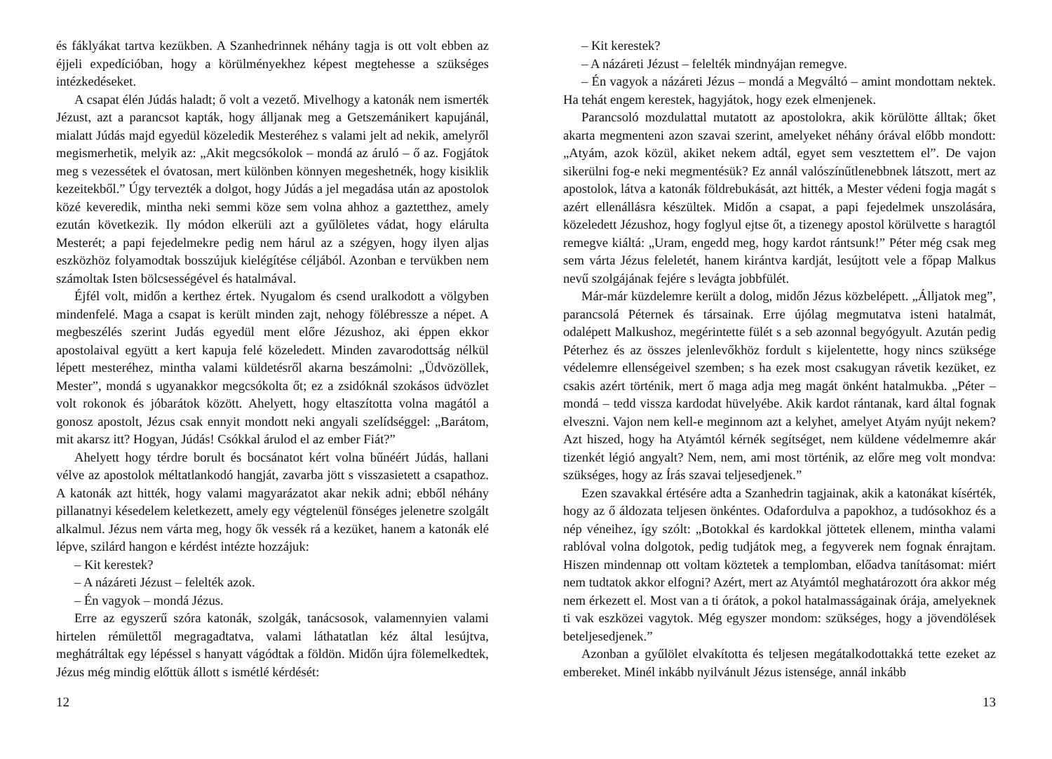és fáklyákat tartva kezükben. A Szanhedrinnek néhány tagja is ott volt ebben az éjjeli expedícióban, hogy a körülményekhez képest megtehesse a szükséges intézkedéseket.
A csapat élén Júdás haladt; ő volt a vezető. Mivelhogy a katonák nem ismerték Jézust, azt a parancsot kapták, hogy álljanak meg a Getszemánikert kapujánál, mialatt Júdás majd egyedül közeledik Mesteréhez s valami jelt ad nekik, amelyről megismerhetik, melyik az: „Akit megcsókolok – mondá az áruló – ő az. Fogjátok meg s vezessétek el óvatosan, mert különben könnyen megeshetnék, hogy kisiklik kezeitekből.” Úgy tervezték a dolgot, hogy Júdás a jel megadása után az apostolok közé keveredik, mintha neki semmi köze sem volna ahhoz a gaztetthez, amely ezután következik. Ily módon elkerüli azt a gyűlöletes vádat, hogy elárulta Mesterét; a papi fejedelmekre pedig nem hárul az a szégyen, hogy ilyen aljas eszközhöz folyamodtak bosszújuk kielégítése céljából. Azonban e tervükben nem számoltak Isten bölcsességével és hatalmával.
Éjfél volt, midőn a kerthez értek. Nyugalom és csend uralkodott a völgyben mindenfelé. Maga a csapat is került minden zajt, nehogy fölébressze a népet. A megbeszélés szerint Judás egyedül ment előre Jézushoz, aki éppen ekkor apostolaival együtt a kert kapuja felé közeledett. Minden zavarodottság nélkül lépett mesteréhez, mintha valami küldetésről akarna beszámolni: „Üdvözöllek, Mester”, mondá s ugyanakkor megcsókolta őt; ez a zsidóknál szokásos üdvözlet volt rokonok és jóbarátok között. Ahelyett, hogy eltaszította volna magától a gonosz apostolt, Jézus csak ennyit mondott neki angyali szelídséggel: „Barátom, mit akarsz itt? Hogyan, Júdás! Csókkal árulod el az ember Fiát?”
Ahelyett hogy térdre borult és bocsánatot kért volna bűnéért Júdás, hallani vélve az apostolok méltatlankodó hangját, zavarba jött s visszasietett a csapathoz. A katonák azt hitték, hogy valami magyarázatot akar nekik adni; ebből néhány pillanatnyi késedelem keletkezett, amely egy végtelenül fönséges jelenetre szolgált alkalmul. Jézus nem várta meg, hogy ők vessék rá a kezüket, hanem a katonák elé lépve, szilárd hangon e kérdést intézte hozzájuk:
– Kit kerestek?
– A názáreti Jézust – felelték azok.
– Én vagyok – mondá Jézus.
Erre az egyszerű szóra katonák, szolgák, tanácsosok, valamennyien valami hirtelen rémülettől megragadtatva, valami láthatatlan kéz által lesújtva, meghátráltak egy lépéssel s hanyatt vágódtak a földön. Midőn újra fölemelkedtek, Jézus még mindig előttük állott s ismétlé kérdését:
12
– Kit kerestek?
– A názáreti Jézust – felelték mindnyájan remegve.
– Én vagyok a názáreti Jézus – mondá a Megváltó – amint mondottam nektek. Ha tehát engem kerestek, hagyjátok, hogy ezek elmenjenek.
Parancsoló mozdulattal mutatott az apostolokra, akik körülötte álltak; őket akarta megmenteni azon szavai szerint, amelyeket néhány órával előbb mondott: „Atyám, azok közül, akiket nekem adtál, egyet sem vesztettem el”. De vajon sikerülni fog-e neki megmentésük? Ez annál valószínűtlenebbnek látszott, mert az apostolok, látva a katonák földrebukását, azt hitték, a Mester védeni fogja magát s azért ellenállásra készültek. Midőn a csapat, a papi fejedelmek unszolására, közeledett Jézushoz, hogy foglyul ejtse őt, a tizenegy apostol körülvette s haragtól remegve kiáltá: „Uram, engedd meg, hogy kardot rántsunk!” Péter még csak meg sem várta Jézus feleletét, hanem kirántva kardját, lesújtott vele a főpap Malkus nevű szolgájának fejére s levágta jobbfülét.
Már-már küzdelemre került a dolog, midőn Jézus közbelépett. „Álljatok meg”, parancsolá Péternek és társainak. Erre újólag megmutatva isteni hatalmát, odalépett Malkushoz, megérintette fülét s a seb azonnal begyógyult. Azután pedig Péterhez és az összes jelenlevőkhöz fordult s kijelentette, hogy nincs szüksége védelemre ellenségeivel szemben; s ha ezek most csakugyan rávetik kezüket, ez csakis azért történik, mert ő maga adja meg magát önként hatalmukba. „Péter – mondá – tedd vissza kardodat hüvelyébe. Akik kardot rántanak, kard által fognak elveszni. Vajon nem kell-e meginnom azt a kelyhet, amelyet Atyám nyújt nekem? Azt hiszed, hogy ha Atyámtól kérnék segítséget, nem küldene védelmemre akár tizenkét légió angyalt? Nem, nem, ami most történik, az előre meg volt mondva: szükséges, hogy az Írás szavai teljesedjenek.”
Ezen szavakkal értésére adta a Szanhedrin tagjainak, akik a katonákat kísérték, hogy az ő áldozata teljesen önkéntes. Odafordulva a papokhoz, a tudósokhoz és a nép véneihez, így szólt: „Botokkal és kardokkal jöttetek ellenem, mintha valami rablóval volna dolgotok, pedig tudjátok meg, a fegyverek nem fognak énrajtam. Hiszen mindennap ott voltam köztetek a templomban, előadva tanításomat: miért nem tudtatok akkor elfogni? Azért, mert az Atyámtól meghatározott óra akkor még nem érkezett el. Most van a ti órátok, a pokol hatalmasságainak órája, amelyeknek ti vak eszközei vagytok. Még egyszer mondom: szükséges, hogy a jövendölések beteljesedjenek.”
Azonban a gyűlölet elvakította és teljesen megátalkodottakká tette ezeket az embereket. Minél inkább nyilvánult Jézus istensége, annál inkább
13